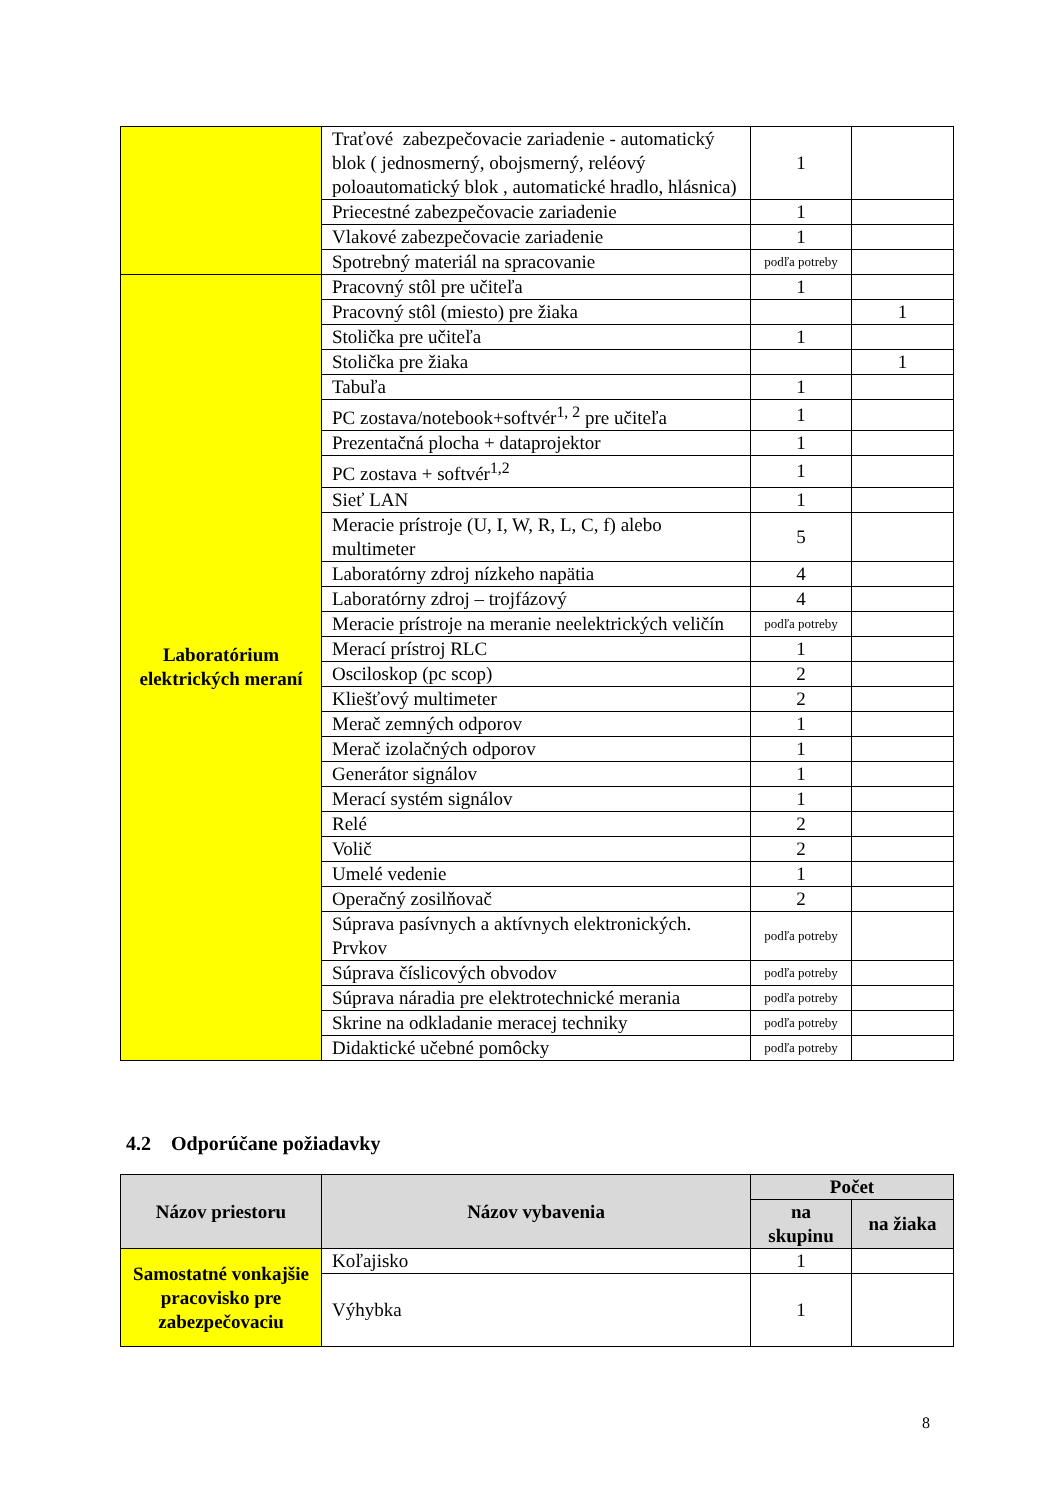| | Traťové zabezpečovacie zariadenie - automatický blok ( jednosmerný, obojsmerný, reléový poloautomatický blok , automatické hradlo, hlásnica) | 1 | |
| | Priecestné zabezpečovacie zariadenie | 1 | |
| | Vlakové zabezpečovacie zariadenie | 1 | |
| | Spotrebný materiál na spracovanie | podľa potreby | |
| Laboratórium elektrických meraní | Pracovný stôl pre učiteľa | 1 | |
| | Pracovný stôl (miesto) pre žiaka | | 1 |
| | Stolička pre učiteľa | 1 | |
| | Stolička pre žiaka | | 1 |
| | Tabuľa | 1 | |
| | PC zostava/notebook+softvér<sup>1, 2</sup> pre učiteľa | 1 | |
| | Prezentačná plocha + dataprojektor | 1 | |
| | PC zostava + softvér<sup>1,2</sup> | 1 | |
| | Sieť LAN | 1 | |
| | Meracie prístroje (U, I, W, R, L, C, f) alebo multimeter | 5 | |
| | Laboratórny zdroj nízkeho napätia | 4 | |
| | Laboratórny zdroj – trojfázový | 4 | |
| | Meracie prístroje na meranie neelektrických veličín | podľa potreby | |
| | Merací prístroj RLC | 1 | |
| | Osciloskop (pc scop) | 2 | |
| | Kliešťový multimeter | 2 | |
| | Merač zemných odporov | 1 | |
| | Merač izolačných odporov | 1 | |
| | Generátor signálov | 1 | |
| | Merací systém signálov | 1 | |
| | Relé | 2 | |
| | Volič | 2 | |
| | Umelé vedenie | 1 | |
| | Operačný zosilňovač | 2 | |
| | Súprava pasívnych a aktívnych elektronických. Prvkov | podľa potreby | |
| | Súprava číslicových obvodov | podľa potreby | |
| | Súprava náradia pre elektrotechnické merania | podľa potreby | |
| | Skrine na odkladanie meracej techniky | podľa potreby | |
| | Didaktické učebné pomôcky | podľa potreby | |
4.2 Odporúčane požiadavky
| Názov priestoru | Názov vybavenia | Počet | |
| --- | --- | --- | --- |
| | | na skupinu | na žiaka |
| Samostatné vonkajšie pracovisko pre zabezpečovaciu | Koľajisko | 1 | |
| | Výhybka | 1 | |
8